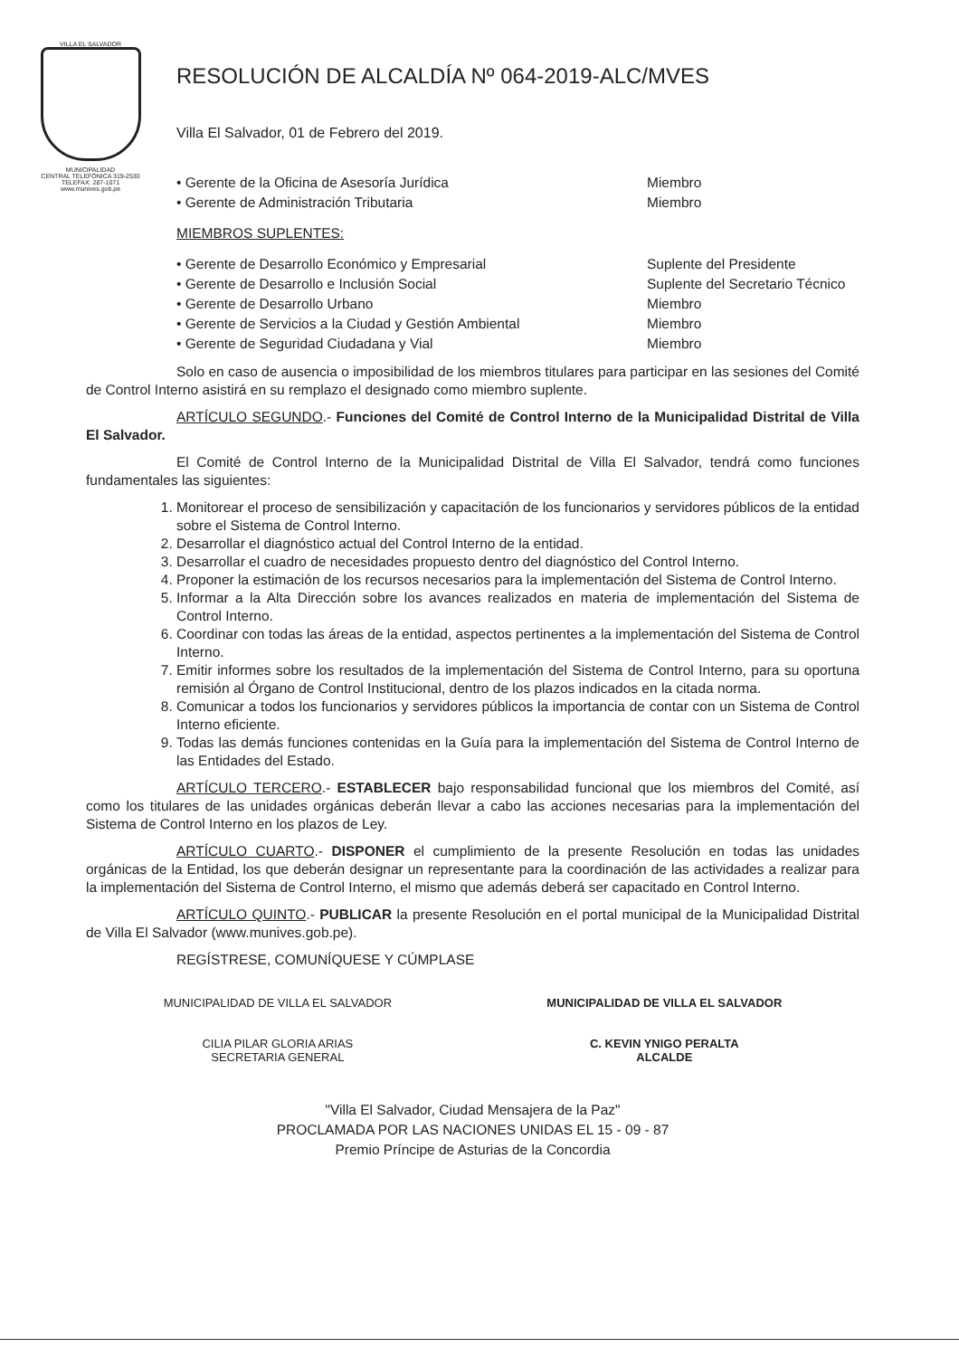VILLA EL SALVADOR
MUNICIPALIDAD
CENTRAL TELEFÓNICA 319-2530
TELEFAX: 287-1071
www.munives.gob.pe
RESOLUCIÓN DE ALCALDÍA Nº 064-2019-ALC/MVES
Villa El Salvador, 01 de Febrero del 2019.
• Gerente de la Oficina de Asesoría Jurídica Miembro
• Gerente de Administración Tributaria Miembro
MIEMBROS SUPLENTES:
• Gerente de Desarrollo Económico y Empresarial Suplente del Presidente
• Gerente de Desarrollo e Inclusión Social Suplente del Secretario Técnico
• Gerente de Desarrollo Urbano Miembro
• Gerente de Servicios a la Ciudad y Gestión Ambiental Miembro
• Gerente de Seguridad Ciudadana y Vial Miembro
Solo en caso de ausencia o imposibilidad de los miembros titulares para participar en las sesiones del Comité de Control Interno asistirá en su remplazo el designado como miembro suplente.
ARTÍCULO SEGUNDO.- Funciones del Comité de Control Interno de la Municipalidad Distrital de Villa El Salvador.
El Comité de Control Interno de la Municipalidad Distrital de Villa El Salvador, tendrá como funciones fundamentales las siguientes:
1. Monitorear el proceso de sensibilización y capacitación de los funcionarios y servidores públicos de la entidad sobre el Sistema de Control Interno.
2. Desarrollar el diagnóstico actual del Control Interno de la entidad.
3. Desarrollar el cuadro de necesidades propuesto dentro del diagnóstico del Control Interno.
4. Proponer la estimación de los recursos necesarios para la implementación del Sistema de Control Interno.
5. Informar a la Alta Dirección sobre los avances realizados en materia de implementación del Sistema de Control Interno.
6. Coordinar con todas las áreas de la entidad, aspectos pertinentes a la implementación del Sistema de Control Interno.
7. Emitir informes sobre los resultados de la implementación del Sistema de Control Interno, para su oportuna remisión al Órgano de Control Institucional, dentro de los plazos indicados en la citada norma.
8. Comunicar a todos los funcionarios y servidores públicos la importancia de contar con un Sistema de Control Interno eficiente.
9. Todas las demás funciones contenidas en la Guía para la implementación del Sistema de Control Interno de las Entidades del Estado.
ARTÍCULO TERCERO.- ESTABLECER bajo responsabilidad funcional que los miembros del Comité, así como los titulares de las unidades orgánicas deberán llevar a cabo las acciones necesarias para la implementación del Sistema de Control Interno en los plazos de Ley.
ARTÍCULO CUARTO.- DISPONER el cumplimiento de la presente Resolución en todas las unidades orgánicas de la Entidad, los que deberán designar un representante para la coordinación de las actividades a realizar para la implementación del Sistema de Control Interno, el mismo que además deberá ser capacitado en Control Interno.
ARTÍCULO QUINTO.- PUBLICAR la presente Resolución en el portal municipal de la Municipalidad Distrital de Villa El Salvador (www.munives.gob.pe).
REGÍSTRESE, COMUNÍQUESE Y CÚMPLASE
MUNICIPALIDAD DE VILLA EL SALVADOR
CILIA PILAR GLORIA ARIAS
SECRETARIA GENERAL
MUNICIPALIDAD DE VILLA EL SALVADOR
C. KEVIN YNIGO PERALTA
ALCALDE
"Villa El Salvador, Ciudad Mensajera de la Paz"
PROCLAMADA POR LAS NACIONES UNIDAS EL 15 - 09 - 87
Premio Príncipe de Asturias de la Concordia